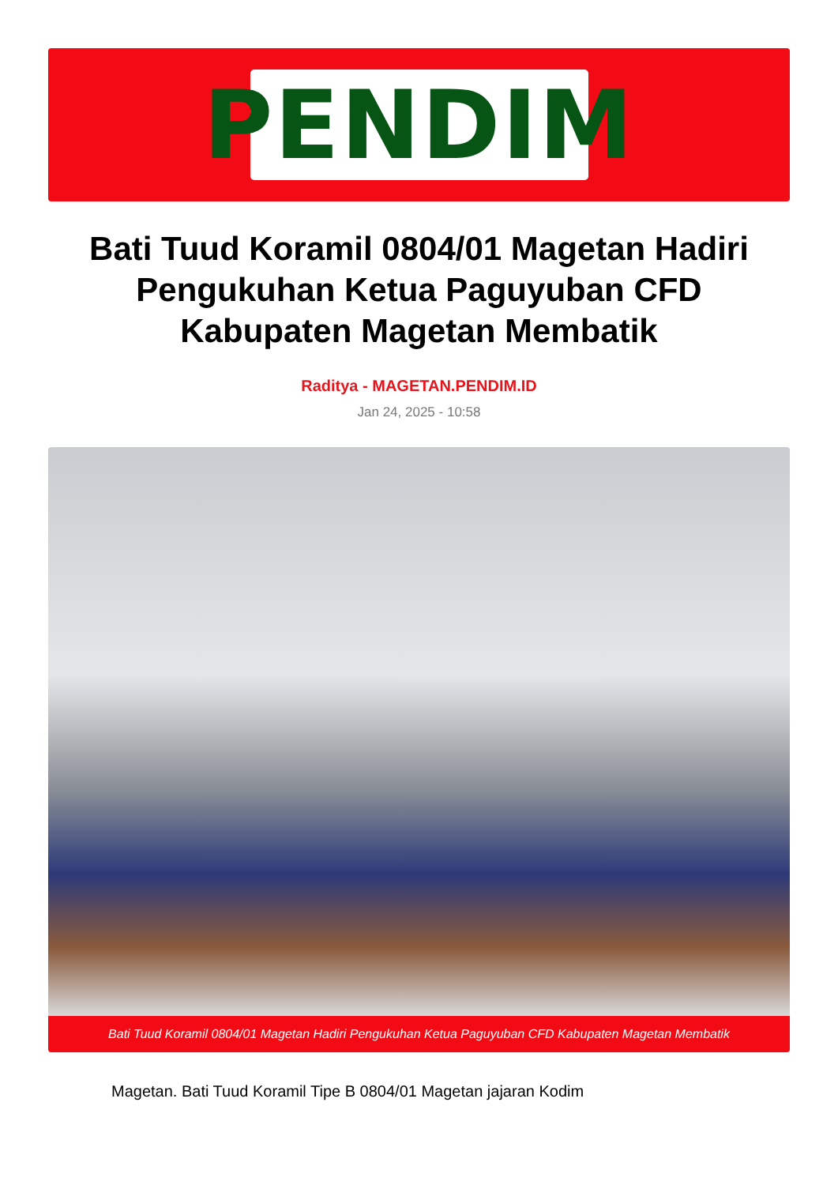PENDIM
Bati Tuud Koramil 0804/01 Magetan Hadiri Pengukuhan Ketua Paguyuban CFD Kabupaten Magetan Membatik
Raditya - MAGETAN.PENDIM.ID
Jan 24, 2025 - 10:58
Bati Tuud Koramil 0804/01 Magetan Hadiri Pengukuhan Ketua Paguyuban CFD Kabupaten Magetan Membatik
Magetan. Bati Tuud Koramil Tipe B 0804/01 Magetan jajaran Kodim